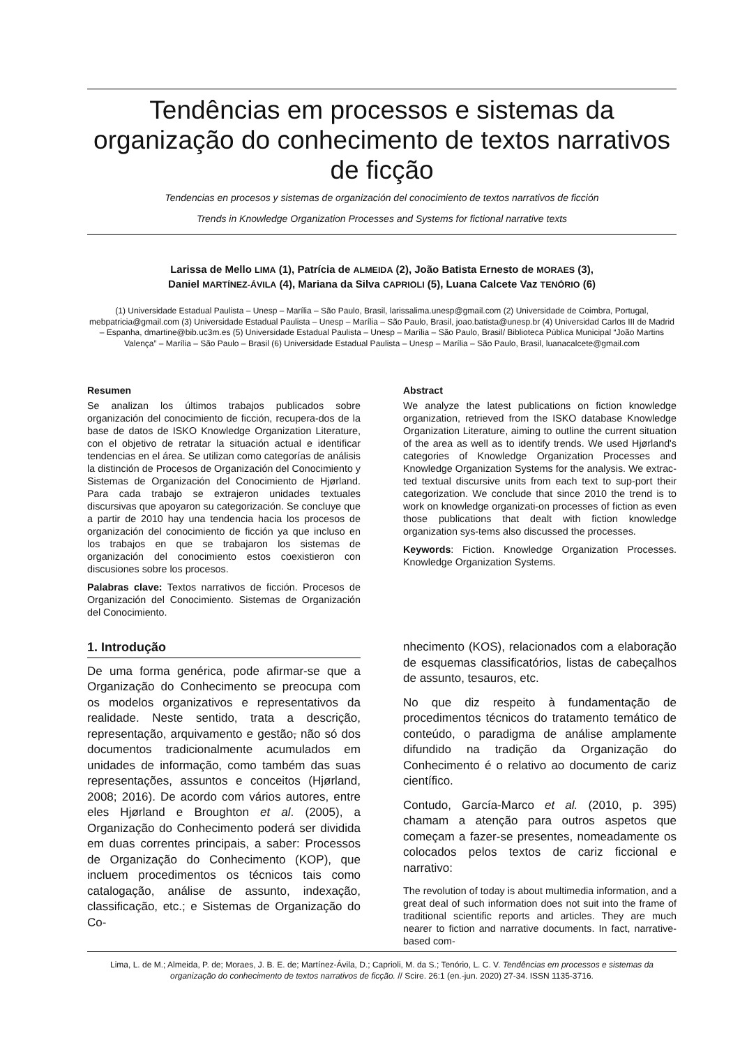Tendências em processos e sistemas da organização do conhecimento de textos narrativos de ficção
Tendencias en procesos y sistemas de organización del conocimiento de textos narrativos de ficción
Trends in Knowledge Organization Processes and Systems for fictional narrative texts
Larissa de Mello LIMA (1), Patrícia de ALMEIDA (2), João Batista Ernesto de MORAES (3),
Daniel MARTÍNEZ-ÁVILA (4), Mariana da Silva CAPRIOLI (5), Luana Calcete Vaz TENÓRIO (6)
(1) Universidade Estadual Paulista – Unesp – Marília – São Paulo, Brasil, larissalima.unesp@gmail.com (2) Universidade de Coimbra, Portugal, mebpatricia@gmail.com (3) Universidade Estadual Paulista – Unesp – Marília – São Paulo, Brasil, joao.batista@unesp.br (4) Universidad Carlos III de Madrid – Espanha, dmartine@bib.uc3m.es (5) Universidade Estadual Paulista – Unesp – Marília – São Paulo, Brasil/ Biblioteca Pública Municipal “João Martins Valença” – Marília – São Paulo – Brasil (6) Universidade Estadual Paulista – Unesp – Marília – São Paulo, Brasil, luanacalcete@gmail.com
Resumen
Se analizan los últimos trabajos publicados sobre organización del conocimiento de ficción, recupera-dos de la base de datos de ISKO Knowledge Organization Literature, con el objetivo de retratar la situación actual e identificar tendencias en el área. Se utilizan como categorías de análisis la distinción de Procesos de Organización del Conocimiento y Sistemas de Organización del Conocimiento de Hjørland. Para cada trabajo se extrajeron unidades textuales discursivas que apoyaron su categorización. Se concluye que a partir de 2010 hay una tendencia hacia los procesos de organización del conocimiento de ficción ya que incluso en los trabajos en que se trabajaron los sistemas de organización del conocimiento estos coexistieron con discusiones sobre los procesos.
Palabras clave: Textos narrativos de ficción. Procesos de Organización del Conocimiento. Sistemas de Organización del Conocimiento.
Abstract
We analyze the latest publications on fiction knowledge organization, retrieved from the ISKO database Knowledge Organization Literature, aiming to outline the current situation of the area as well as to identify trends. We used Hjørland's categories of Knowledge Organization Processes and Knowledge Organization Systems for the analysis. We extrac-ted textual discursive units from each text to sup-port their categorization. We conclude that since 2010 the trend is to work on knowledge organizati-on processes of fiction as even those publications that dealt with fiction knowledge organization sys-tems also discussed the processes.
Keywords: Fiction. Knowledge Organization Processes. Knowledge Organization Systems.
1. Introdução
De uma forma genérica, pode afirmar-se que a Organização do Conhecimento se preocupa com os modelos organizativos e representativos da realidade. Neste sentido, trata a descrição, representação, arquivamento e gestão, não só dos documentos tradicionalmente acumulados em unidades de informação, como também das suas representações, assuntos e conceitos (Hjørland, 2008; 2016). De acordo com vários autores, entre eles Hjørland e Broughton et al. (2005), a Organização do Conhecimento poderá ser dividida em duas correntes principais, a saber: Processos de Organização do Conhecimento (KOP), que incluem procedimentos os técnicos tais como catalogação, análise de assunto, indexação, classificação, etc.; e Sistemas de Organização do Co-
nhecimento (KOS), relacionados com a elaboração de esquemas classificatórios, listas de cabeçalhos de assunto, tesauros, etc.
No que diz respeito à fundamentação de procedimentos técnicos do tratamento temático de conteúdo, o paradigma de análise amplamente difundido na tradição da Organização do Conhecimento é o relativo ao documento de cariz científico.
Contudo, García-Marco et al. (2010, p. 395) chamam a atenção para outros aspetos que começam a fazer-se presentes, nomeadamente os colocados pelos textos de cariz ficcional e narrativo:
The revolution of today is about multimedia information, and a great deal of such information does not suit into the frame of traditional scientific reports and articles. They are much nearer to fiction and narrative documents. In fact, narrative-based com-
Lima, L. de M.; Almeida, P. de; Moraes, J. B. E. de; Martínez-Ávila, D.; Caprioli, M. da S.; Tenório, L. C. V. Tendências em processos e sistemas da organização do conhecimento de textos narrativos de ficção. // Scire. 26:1 (en.-jun. 2020) 27-34. ISSN 1135-3716.